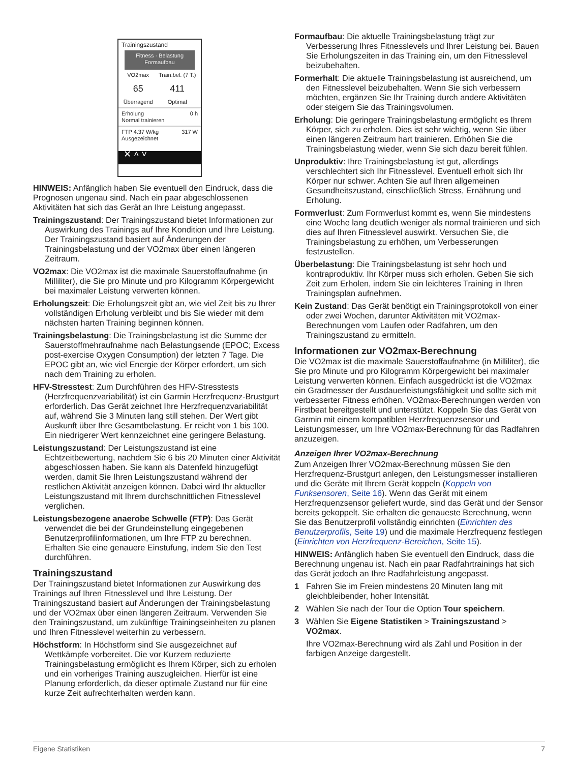Trainingszustand
Fitness · Belastung
Formaufbau
VO2max
65
Überragend
Train.bel. (7 T.)
411
Optimal
Erholung 0 h
Normal trainieren
FTP 4.37 W/kg 317 W
Ausgezeichnet
✕ ˄ ˅
HINWEIS: Anfänglich haben Sie eventuell den Eindruck, dass die Prognosen ungenau sind. Nach ein paar abgeschlossenen Aktivitäten hat sich das Gerät an Ihre Leistung angepasst.
Trainingszustand: Der Trainingszustand bietet Informationen zur Auswirkung des Trainings auf Ihre Kondition und Ihre Leistung. Der Trainingszustand basiert auf Änderungen der Trainingsbelastung und der VO2max über einen längeren Zeitraum.
VO2max: Die VO2max ist die maximale Sauerstoffaufnahme (in Milliliter), die Sie pro Minute und pro Kilogramm Körpergewicht bei maximaler Leistung verwerten können.
Erholungszeit: Die Erholungszeit gibt an, wie viel Zeit bis zu Ihrer vollständigen Erholung verbleibt und bis Sie wieder mit dem nächsten harten Training beginnen können.
Trainingsbelastung: Die Trainingsbelastung ist die Summe der Sauerstoffmehraufnahme nach Belastungsende (EPOC; Excess post-exercise Oxygen Consumption) der letzten 7 Tage. Die EPOC gibt an, wie viel Energie der Körper erfordert, um sich nach dem Training zu erholen.
HFV-Stresstest: Zum Durchführen des HFV-Stresstests (Herzfrequenzvariabilität) ist ein Garmin Herzfrequenz-Brustgurt erforderlich. Das Gerät zeichnet Ihre Herzfrequenzvariabilität auf, während Sie 3 Minuten lang still stehen. Der Wert gibt Auskunft über Ihre Gesamtbelastung. Er reicht von 1 bis 100. Ein niedrigerer Wert kennzeichnet eine geringere Belastung.
Leistungszustand: Der Leistungszustand ist eine Echtzeitbewertung, nachdem Sie 6 bis 20 Minuten einer Aktivität abgeschlossen haben. Sie kann als Datenfeld hinzugefügt werden, damit Sie Ihren Leistungszustand während der restlichen Aktivität anzeigen können. Dabei wird Ihr aktueller Leistungszustand mit Ihrem durchschnittlichen Fitnesslevel verglichen.
Leistungsbezogene anaerobe Schwelle (FTP): Das Gerät verwendet die bei der Grundeinstellung eingegebenen Benutzerprofilinformationen, um Ihre FTP zu berechnen. Erhalten Sie eine genauere Einstufung, indem Sie den Test durchführen.
Trainingszustand
Der Trainingszustand bietet Informationen zur Auswirkung des Trainings auf Ihren Fitnesslevel und Ihre Leistung. Der Trainingszustand basiert auf Änderungen der Trainingsbelastung und der VO2max über einen längeren Zeitraum. Verwenden Sie den Trainingszustand, um zukünftige Trainingseinheiten zu planen und Ihren Fitnesslevel weiterhin zu verbessern.
Höchstform: In Höchstform sind Sie ausgezeichnet auf Wettkämpfe vorbereitet. Die vor Kurzem reduzierte Trainingsbelastung ermöglicht es Ihrem Körper, sich zu erholen und ein vorheriges Training auszugleichen. Hierfür ist eine Planung erforderlich, da dieser optimale Zustand nur für eine kurze Zeit aufrechterhalten werden kann.
Formaufbau: Die aktuelle Trainingsbelastung trägt zur Verbesserung Ihres Fitnesslevels und Ihrer Leistung bei. Bauen Sie Erholungszeiten in das Training ein, um den Fitnesslevel beizubehalten.
Formerhalt: Die aktuelle Trainingsbelastung ist ausreichend, um den Fitnesslevel beizubehalten. Wenn Sie sich verbessern möchten, ergänzen Sie Ihr Training durch andere Aktivitäten oder steigern Sie das Trainingsvolumen.
Erholung: Die geringere Trainingsbelastung ermöglicht es Ihrem Körper, sich zu erholen. Dies ist sehr wichtig, wenn Sie über einen längeren Zeitraum hart trainieren. Erhöhen Sie die Trainingsbelastung wieder, wenn Sie sich dazu bereit fühlen.
Unproduktiv: Ihre Trainingsbelastung ist gut, allerdings verschlechtert sich Ihr Fitnesslevel. Eventuell erholt sich Ihr Körper nur schwer. Achten Sie auf Ihren allgemeinen Gesundheitszustand, einschließlich Stress, Ernährung und Erholung.
Formverlust: Zum Formverlust kommt es, wenn Sie mindestens eine Woche lang deutlich weniger als normal trainieren und sich dies auf Ihren Fitnesslevel auswirkt. Versuchen Sie, die Trainingsbelastung zu erhöhen, um Verbesserungen festzustellen.
Überbelastung: Die Trainingsbelastung ist sehr hoch und kontraproduktiv. Ihr Körper muss sich erholen. Geben Sie sich Zeit zum Erholen, indem Sie ein leichteres Training in Ihren Trainingsplan aufnehmen.
Kein Zustand: Das Gerät benötigt ein Trainingsprotokoll von einer oder zwei Wochen, darunter Aktivitäten mit VO2max-Berechnungen vom Laufen oder Radfahren, um den Trainingszustand zu ermitteln.
Informationen zur VO2max-Berechnung
Die VO2max ist die maximale Sauerstoffaufnahme (in Milliliter), die Sie pro Minute und pro Kilogramm Körpergewicht bei maximaler Leistung verwerten können. Einfach ausgedrückt ist die VO2max ein Gradmesser der Ausdauerleistungsfähigkeit und sollte sich mit verbesserter Fitness erhöhen. VO2max-Berechnungen werden von Firstbeat bereitgestellt und unterstützt. Koppeln Sie das Gerät von Garmin mit einem kompatiblen Herzfrequenzsensor und Leistungsmesser, um Ihre VO2max-Berechnung für das Radfahren anzuzeigen.
Anzeigen Ihrer VO2max-Berechnung
Zum Anzeigen Ihrer VO2max-Berechnung müssen Sie den Herzfrequenz-Brustgurt anlegen, den Leistungsmesser installieren und die Geräte mit Ihrem Gerät koppeln (Koppeln von Funksensoren, Seite 16). Wenn das Gerät mit einem Herzfrequenzsensor geliefert wurde, sind das Gerät und der Sensor bereits gekoppelt. Sie erhalten die genaueste Berechnung, wenn Sie das Benutzerprofil vollständig einrichten (Einrichten des Benutzerprofils, Seite 19) und die maximale Herzfrequenz festlegen (Einrichten von Herzfrequenz-Bereichen, Seite 15).
HINWEIS: Anfänglich haben Sie eventuell den Eindruck, dass die Berechnung ungenau ist. Nach ein paar Radfahrtrainings hat sich das Gerät jedoch an Ihre Radfahrleistung angepasst.
1 Fahren Sie im Freien mindestens 20 Minuten lang mit gleichbleibender, hoher Intensität.
2 Wählen Sie nach der Tour die Option Tour speichern.
3 Wählen Sie Eigene Statistiken > Trainingszustand > VO2max.
Ihre VO2max-Berechnung wird als Zahl und Position in der farbigen Anzeige dargestellt.
Eigene Statistiken 7